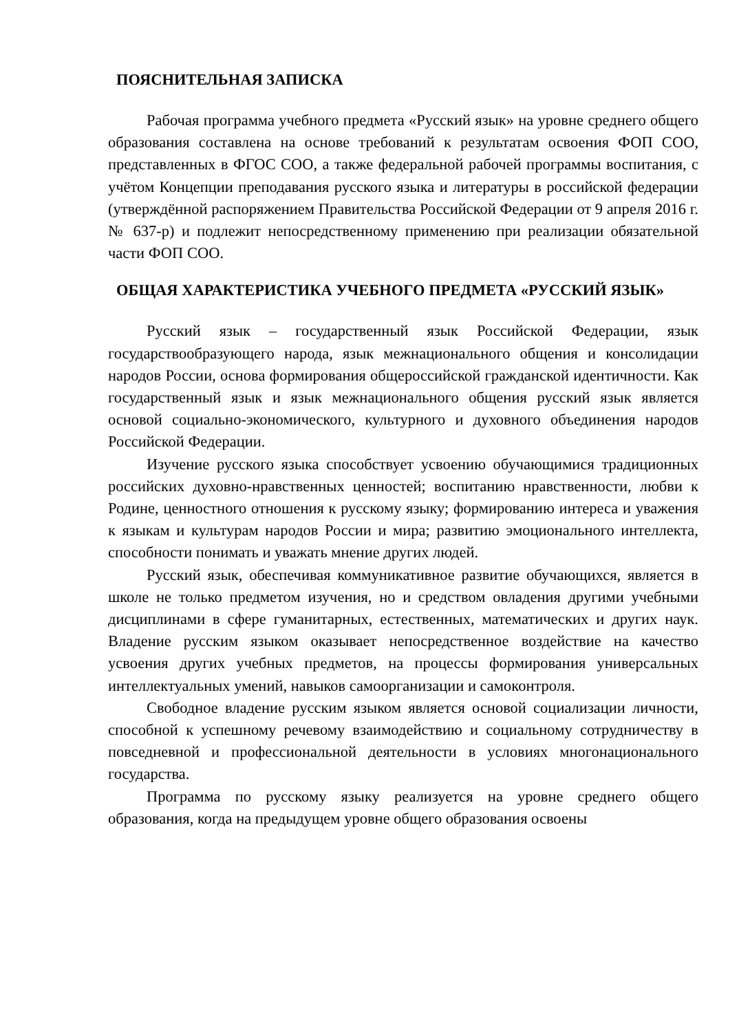ПОЯСНИТЕЛЬНАЯ ЗАПИСКА
Рабочая программа учебного предмета «Русский язык» на уровне среднего общего образования составлена на основе требований к результатам освоения ФОП СОО, представленных в ФГОС СОО, а также федеральной рабочей программы воспитания, с учётом Концепции преподавания русского языка и литературы в российской федерации (утверждённой распоряжением Правительства Российской Федерации от 9 апреля 2016 г. № 637-р) и подлежит непосредственному применению при реализации обязательной части ФОП СОО.
ОБЩАЯ ХАРАКТЕРИСТИКА УЧЕБНОГО ПРЕДМЕТА «РУССКИЙ ЯЗЫК»
Русский язык – государственный язык Российской Федерации, язык государствообразующего народа, язык межнационального общения и консолидации народов России, основа формирования общероссийской гражданской идентичности. Как государственный язык и язык межнационального общения русский язык является основой социально-экономического, культурного и духовного объединения народов Российской Федерации.
Изучение русского языка способствует усвоению обучающимися традиционных российских духовно-нравственных ценностей; воспитанию нравственности, любви к Родине, ценностного отношения к русскому языку; формированию интереса и уважения к языкам и культурам народов России и мира; развитию эмоционального интеллекта, способности понимать и уважать мнение других людей.
Русский язык, обеспечивая коммуникативное развитие обучающихся, является в школе не только предметом изучения, но и средством овладения другими учебными дисциплинами в сфере гуманитарных, естественных, математических и других наук. Владение русским языком оказывает непосредственное воздействие на качество усвоения других учебных предметов, на процессы формирования универсальных интеллектуальных умений, навыков самоорганизации и самоконтроля.
Свободное владение русским языком является основой социализации личности, способной к успешному речевому взаимодействию и социальному сотрудничеству в повседневной и профессиональной деятельности в условиях многонационального государства.
Программа по русскому языку реализуется на уровне среднего общего образования, когда на предыдущем уровне общего образования освоены